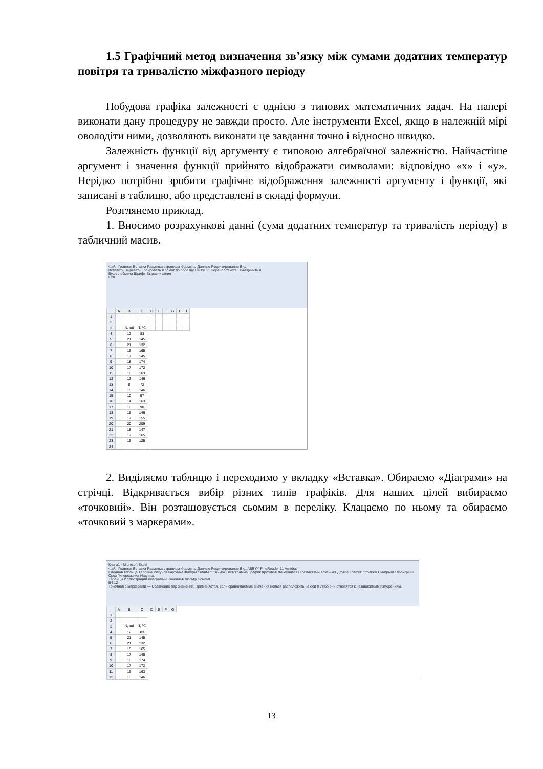1.5 Графічний метод визначення зв’язку між сумами додатних температур повітря та тривалістю міжфазного періоду
Побудова графіка залежності є однією з типових математичних задач. На папері виконати дану процедуру не завжди просто. Але інструменти Excel, якщо в належній мірі оволодіти ними, дозволяють виконати це завдання точно і відносно швидко.
Залежність функції від аргументу є типовою алгебраїчної залежністю. Найчастіше аргумент і значення функції прийнято відображати символами: відповідно «х» і «у». Нерідко потрібно зробити графічне відображення залежності аргументу і функції, які записані в таблицю, або представлені в складі формули.
Розглянемо приклад.
1. Вносимо розрахункові данні (сума додатних температур та тривалість періоду) в табличний масив.
Файл Главная Вставка Разметка страницы Формулы Данные Рецензирование Вид
Вставить Вырезать Копировать Формат по образцу Calibri 11 Перенос текста Объединить и
Буфер обмена Шрифт Выравнивание
E28
| | A | B | C | D | E | F | G | H | I |
| --- | --- | --- | --- | --- | --- | --- | --- | --- | --- |
| 1 | | | | | | | | | |
| 2 | | | | | | | | | |
| 3 | | N, дні | T, °C | | | | | | |
| 4 | | 12 | 83 | | | | | | |
| 5 | | 21 | 145 | | | | | | |
| 6 | | 21 | 132 | | | | | | |
| 7 | | 15 | 165 | | | | | | |
| 8 | | 17 | 145 | | | | | | |
| 9 | | 18 | 174 | | | | | | |
| 10 | | 17 | 172 | | | | | | |
| 11 | | 16 | 163 | | | | | | |
| 12 | | 13 | 146 | | | | | | |
| 13 | | 8 | 72 | | | | | | |
| 14 | | 15 | 146 | | | | | | |
| 15 | | 10 | 97 | | | | | | |
| 16 | | 14 | 163 | | | | | | |
| 17 | | 10 | 90 | | | | | | |
| 18 | | 15 | 146 | | | | | | |
| 19 | | 17 | 155 | | | | | | |
| 20 | | 20 | 209 | | | | | | |
| 21 | | 18 | 147 | | | | | | |
| 22 | | 17 | 165 | | | | | | |
| 23 | | 15 | 125 | | | | | | |
| 24 | | | | | | | | | |
2. Виділяємо таблицю і переходимо у вкладку «Вставка». Обираємо «Діаграми» на стрічці. Відкривається вибір різних типів графіків. Для наших цілей вибираємо «точковий». Він розташовується сьомим в переліку. Клацаємо по ньому та обираємо «точковий з маркерами».
Книга1 - Microsoft Excel
Файл Главная Вставка Разметка страницы Формулы Данные Рецензирование Вид ABBYY FineReader 11 Acrobat
Сводная таблица Таблица Рисунок Картинка Фигуры SmartArt Снимок Гистограмма График Круговая Линейчатая С областями Точечная Другие График Столбец Выигрыш / проигрыш Срез Гиперссылка Надпись
Таблицы Иллюстрации Диаграммы Точечная Фильтр Ссылки
B4 12
Точечная с маркерами — Сравнение пар значений. Применяется, если сравниваемые значения нельзя расположить на оси X либо они относятся к независимым измерениям.
| | A | B | C | D | E | F | G |
| --- | --- | --- | --- | --- | --- | --- | --- |
| 1 | | | | | | | |
| 2 | | | | | | | |
| 3 | | N, дні | T, °C | | | | |
| 4 | | 12 | 83 | | | | |
| 5 | | 21 | 145 | | | | |
| 6 | | 21 | 132 | | | | |
| 7 | | 15 | 165 | | | | |
| 8 | | 17 | 145 | | | | |
| 9 | | 18 | 174 | | | | |
| 10 | | 17 | 172 | | | | |
| 11 | | 16 | 163 | | | | |
| 12 | | 13 | 146 | | | | |
13